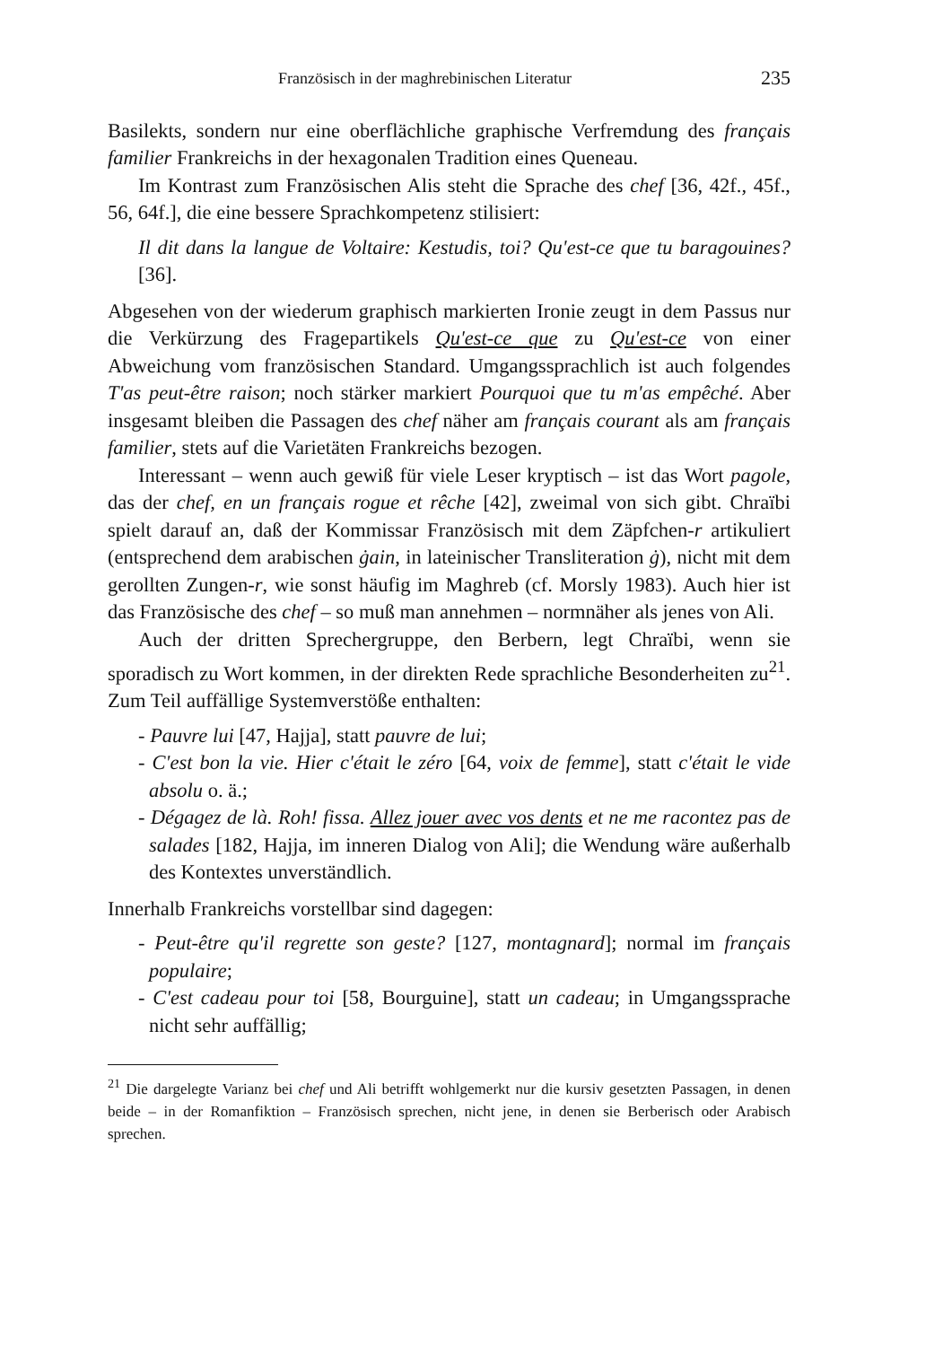Französisch in der maghrebinischen Literatur 235
Basilekts, sondern nur eine oberflächliche graphische Verfremdung des français familier Frankreichs in der hexagonalen Tradition eines Queneau.
Im Kontrast zum Französischen Alis steht die Sprache des chef [36, 42f., 45f., 56, 64f.], die eine bessere Sprachkompetenz stilisiert:
Il dit dans la langue de Voltaire: Kestudis, toi? Qu'est-ce que tu baragouines? [36].
Abgesehen von der wiederum graphisch markierten Ironie zeugt in dem Passus nur die Verkürzung des Fragepartikels Qu'est-ce que zu Qu'est-ce von einer Abweichung vom französischen Standard. Umgangssprachlich ist auch folgendes T'as peut-être raison; noch stärker markiert Pourquoi que tu m'as empêché. Aber insgesamt bleiben die Passagen des chef näher am français courant als am français familier, stets auf die Varietäten Frankreichs bezogen.
Interessant – wenn auch gewiß für viele Leser kryptisch – ist das Wort pagole, das der chef, en un français rogue et rêche [42], zweimal von sich gibt. Chraïbi spielt darauf an, daß der Kommissar Französisch mit dem Zäpfchen-r artikuliert (entsprechend dem arabischen ġain, in lateinischer Transliteration ġ), nicht mit dem gerollten Zungen-r, wie sonst häufig im Maghreb (cf. Morsly 1983). Auch hier ist das Französische des chef – so muß man annehmen – normnäher als jenes von Ali.
Auch der dritten Sprechergruppe, den Berbern, legt Chraïbi, wenn sie sporadisch zu Wort kommen, in der direkten Rede sprachliche Besonderheiten zu<sup>21</sup>. Zum Teil auffällige Systemverstöße enthalten:
- Pauvre lui [47, Hajja], statt pauvre de lui;
- C'est bon la vie. Hier c'était le zéro [64, voix de femme], statt c'était le vide absolu o. ä.;
- Dégagez de là. Roh! fissa. Allez jouer avec vos dents et ne me racontez pas de salades [182, Hajja, im inneren Dialog von Ali]; die Wendung wäre außerhalb des Kontextes unverständlich.
Innerhalb Frankreichs vorstellbar sind dagegen:
- Peut-être qu'il regrette son geste? [127, montagnard]; normal im français populaire;
- C'est cadeau pour toi [58, Bourguine], statt un cadeau; in Umgangssprache nicht sehr auffällig;
<sup>21</sup> Die dargelegte Varianz bei chef und Ali betrifft wohlgemerkt nur die kursiv gesetzten Passagen, in denen beide – in der Romanfiktion – Französisch sprechen, nicht jene, in denen sie Berberisch oder Arabisch sprechen.